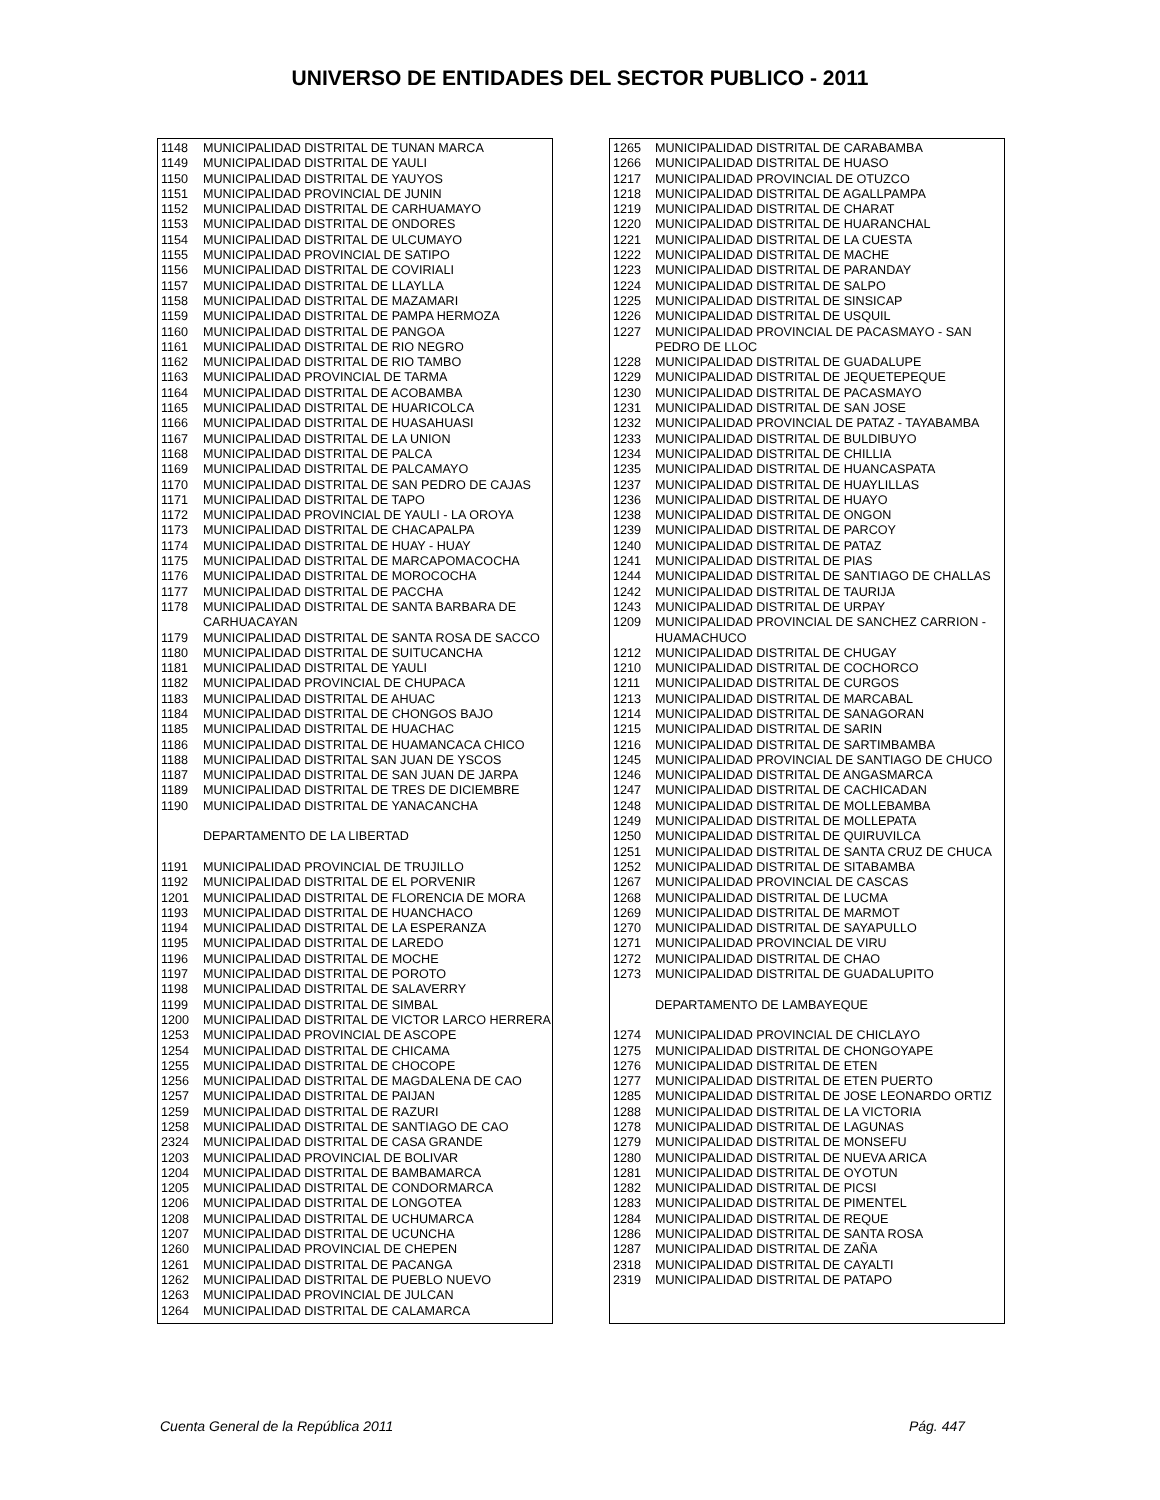UNIVERSO DE ENTIDADES DEL SECTOR PUBLICO - 2011
| 1148 | MUNICIPALIDAD DISTRITAL DE TUNAN MARCA |
| 1149 | MUNICIPALIDAD DISTRITAL DE YAULI |
| 1150 | MUNICIPALIDAD DISTRITAL DE YAUYOS |
| 1151 | MUNICIPALIDAD PROVINCIAL DE JUNIN |
| 1152 | MUNICIPALIDAD DISTRITAL DE CARHUAMAYO |
| 1153 | MUNICIPALIDAD DISTRITAL DE ONDORES |
| 1154 | MUNICIPALIDAD DISTRITAL DE ULCUMAYO |
| 1155 | MUNICIPALIDAD PROVINCIAL DE SATIPO |
| 1156 | MUNICIPALIDAD DISTRITAL DE COVIRIALI |
| 1157 | MUNICIPALIDAD DISTRITAL DE LLAYLLA |
| 1158 | MUNICIPALIDAD DISTRITAL DE MAZAMARI |
| 1159 | MUNICIPALIDAD DISTRITAL DE PAMPA HERMOZA |
| 1160 | MUNICIPALIDAD DISTRITAL DE PANGOA |
| 1161 | MUNICIPALIDAD DISTRITAL DE RIO NEGRO |
| 1162 | MUNICIPALIDAD DISTRITAL DE RIO TAMBO |
| 1163 | MUNICIPALIDAD PROVINCIAL DE TARMA |
| 1164 | MUNICIPALIDAD DISTRITAL DE ACOBAMBA |
| 1165 | MUNICIPALIDAD DISTRITAL DE HUARICOLCA |
| 1166 | MUNICIPALIDAD DISTRITAL DE HUASAHUASI |
| 1167 | MUNICIPALIDAD DISTRITAL DE LA UNION |
| 1168 | MUNICIPALIDAD DISTRITAL DE PALCA |
| 1169 | MUNICIPALIDAD DISTRITAL DE PALCAMAYO |
| 1170 | MUNICIPALIDAD DISTRITAL DE SAN PEDRO DE CAJAS |
| 1171 | MUNICIPALIDAD DISTRITAL DE TAPO |
| 1172 | MUNICIPALIDAD PROVINCIAL DE YAULI - LA OROYA |
| 1173 | MUNICIPALIDAD DISTRITAL DE CHACAPALPA |
| 1174 | MUNICIPALIDAD DISTRITAL DE HUAY - HUAY |
| 1175 | MUNICIPALIDAD DISTRITAL DE MARCAPOMACOCHA |
| 1176 | MUNICIPALIDAD DISTRITAL DE MOROCOCHA |
| 1177 | MUNICIPALIDAD DISTRITAL DE PACCHA |
| 1178 | MUNICIPALIDAD DISTRITAL DE SANTA BARBARA DE CARHUACAYAN |
| 1179 | MUNICIPALIDAD DISTRITAL DE SANTA ROSA DE SACCO |
| 1180 | MUNICIPALIDAD DISTRITAL DE SUITUCANCHA |
| 1181 | MUNICIPALIDAD DISTRITAL DE YAULI |
| 1182 | MUNICIPALIDAD PROVINCIAL DE CHUPACA |
| 1183 | MUNICIPALIDAD DISTRITAL DE AHUAC |
| 1184 | MUNICIPALIDAD DISTRITAL DE CHONGOS BAJO |
| 1185 | MUNICIPALIDAD DISTRITAL DE HUACHAC |
| 1186 | MUNICIPALIDAD DISTRITAL DE HUAMANCACA CHICO |
| 1188 | MUNICIPALIDAD DISTRITAL SAN JUAN DE YSCOS |
| 1187 | MUNICIPALIDAD DISTRITAL DE SAN JUAN DE JARPA |
| 1189 | MUNICIPALIDAD DISTRITAL DE TRES DE DICIEMBRE |
| 1190 | MUNICIPALIDAD DISTRITAL DE YANACANCHA |
| | DEPARTAMENTO DE LA LIBERTAD |
| 1191 | MUNICIPALIDAD PROVINCIAL DE TRUJILLO |
| 1192 | MUNICIPALIDAD DISTRITAL DE EL PORVENIR |
| 1201 | MUNICIPALIDAD DISTRITAL DE FLORENCIA DE MORA |
| 1193 | MUNICIPALIDAD DISTRITAL DE HUANCHACO |
| 1194 | MUNICIPALIDAD DISTRITAL DE LA ESPERANZA |
| 1195 | MUNICIPALIDAD DISTRITAL DE LAREDO |
| 1196 | MUNICIPALIDAD DISTRITAL DE MOCHE |
| 1197 | MUNICIPALIDAD DISTRITAL DE POROTO |
| 1198 | MUNICIPALIDAD DISTRITAL DE SALAVERRY |
| 1199 | MUNICIPALIDAD DISTRITAL DE SIMBAL |
| 1200 | MUNICIPALIDAD DISTRITAL DE VICTOR LARCO HERRERA |
| 1253 | MUNICIPALIDAD PROVINCIAL DE ASCOPE |
| 1254 | MUNICIPALIDAD DISTRITAL DE CHICAMA |
| 1255 | MUNICIPALIDAD DISTRITAL DE CHOCOPE |
| 1256 | MUNICIPALIDAD DISTRITAL DE MAGDALENA DE CAO |
| 1257 | MUNICIPALIDAD DISTRITAL DE PAIJAN |
| 1259 | MUNICIPALIDAD DISTRITAL DE RAZURI |
| 1258 | MUNICIPALIDAD DISTRITAL DE SANTIAGO DE CAO |
| 2324 | MUNICIPALIDAD DISTRITAL DE CASA GRANDE |
| 1203 | MUNICIPALIDAD PROVINCIAL DE BOLIVAR |
| 1204 | MUNICIPALIDAD DISTRITAL DE BAMBAMARCA |
| 1205 | MUNICIPALIDAD DISTRITAL DE CONDORMARCA |
| 1206 | MUNICIPALIDAD DISTRITAL DE LONGOTEA |
| 1208 | MUNICIPALIDAD DISTRITAL DE UCHUMARCA |
| 1207 | MUNICIPALIDAD DISTRITAL DE UCUNCHA |
| 1260 | MUNICIPALIDAD PROVINCIAL DE CHEPEN |
| 1261 | MUNICIPALIDAD DISTRITAL DE PACANGA |
| 1262 | MUNICIPALIDAD DISTRITAL DE PUEBLO NUEVO |
| 1263 | MUNICIPALIDAD PROVINCIAL DE JULCAN |
| 1264 | MUNICIPALIDAD DISTRITAL DE CALAMARCA |
| 1265 | MUNICIPALIDAD DISTRITAL DE CARABAMBA |
| 1266 | MUNICIPALIDAD DISTRITAL DE HUASO |
| 1217 | MUNICIPALIDAD PROVINCIAL DE OTUZCO |
| 1218 | MUNICIPALIDAD DISTRITAL DE AGALLPAMPA |
| 1219 | MUNICIPALIDAD DISTRITAL DE CHARAT |
| 1220 | MUNICIPALIDAD DISTRITAL DE HUARANCHAL |
| 1221 | MUNICIPALIDAD DISTRITAL DE LA CUESTA |
| 1222 | MUNICIPALIDAD DISTRITAL DE MACHE |
| 1223 | MUNICIPALIDAD DISTRITAL DE PARANDAY |
| 1224 | MUNICIPALIDAD DISTRITAL DE SALPO |
| 1225 | MUNICIPALIDAD DISTRITAL DE SINSICAP |
| 1226 | MUNICIPALIDAD DISTRITAL DE USQUIL |
| 1227 | MUNICIPALIDAD PROVINCIAL DE PACASMAYO - SAN PEDRO DE LLOC |
| 1228 | MUNICIPALIDAD DISTRITAL DE GUADALUPE |
| 1229 | MUNICIPALIDAD DISTRITAL DE JEQUETEPEQUE |
| 1230 | MUNICIPALIDAD DISTRITAL DE PACASMAYO |
| 1231 | MUNICIPALIDAD DISTRITAL DE SAN JOSE |
| 1232 | MUNICIPALIDAD PROVINCIAL DE PATAZ - TAYABAMBA |
| 1233 | MUNICIPALIDAD DISTRITAL DE BULDIBUYO |
| 1234 | MUNICIPALIDAD DISTRITAL DE CHILLIA |
| 1235 | MUNICIPALIDAD DISTRITAL DE HUANCASPATA |
| 1237 | MUNICIPALIDAD DISTRITAL DE HUAYLILLAS |
| 1236 | MUNICIPALIDAD DISTRITAL DE HUAYO |
| 1238 | MUNICIPALIDAD DISTRITAL DE ONGON |
| 1239 | MUNICIPALIDAD DISTRITAL DE PARCOY |
| 1240 | MUNICIPALIDAD DISTRITAL DE PATAZ |
| 1241 | MUNICIPALIDAD DISTRITAL DE PIAS |
| 1244 | MUNICIPALIDAD DISTRITAL DE SANTIAGO DE CHALLAS |
| 1242 | MUNICIPALIDAD DISTRITAL DE TAURIJA |
| 1243 | MUNICIPALIDAD DISTRITAL DE URPAY |
| 1209 | MUNICIPALIDAD PROVINCIAL DE SANCHEZ CARRION - HUAMACHUCO |
| 1212 | MUNICIPALIDAD DISTRITAL DE CHUGAY |
| 1210 | MUNICIPALIDAD DISTRITAL DE COCHORCO |
| 1211 | MUNICIPALIDAD DISTRITAL DE CURGOS |
| 1213 | MUNICIPALIDAD DISTRITAL DE MARCABAL |
| 1214 | MUNICIPALIDAD DISTRITAL DE SANAGORAN |
| 1215 | MUNICIPALIDAD DISTRITAL DE SARIN |
| 1216 | MUNICIPALIDAD DISTRITAL DE SARTIMBAMBA |
| 1245 | MUNICIPALIDAD PROVINCIAL DE SANTIAGO DE CHUCO |
| 1246 | MUNICIPALIDAD DISTRITAL DE ANGASMARCA |
| 1247 | MUNICIPALIDAD DISTRITAL DE CACHICADAN |
| 1248 | MUNICIPALIDAD DISTRITAL DE MOLLEBAMBA |
| 1249 | MUNICIPALIDAD DISTRITAL DE MOLLEPATA |
| 1250 | MUNICIPALIDAD DISTRITAL DE QUIRUVILCA |
| 1251 | MUNICIPALIDAD DISTRITAL DE SANTA CRUZ DE CHUCA |
| 1252 | MUNICIPALIDAD DISTRITAL DE SITABAMBA |
| 1267 | MUNICIPALIDAD PROVINCIAL DE CASCAS |
| 1268 | MUNICIPALIDAD DISTRITAL DE LUCMA |
| 1269 | MUNICIPALIDAD DISTRITAL DE MARMOT |
| 1270 | MUNICIPALIDAD DISTRITAL DE SAYAPULLO |
| 1271 | MUNICIPALIDAD PROVINCIAL DE VIRU |
| 1272 | MUNICIPALIDAD DISTRITAL DE CHAO |
| 1273 | MUNICIPALIDAD DISTRITAL DE GUADALUPITO |
| | DEPARTAMENTO DE LAMBAYEQUE |
| 1274 | MUNICIPALIDAD PROVINCIAL DE CHICLAYO |
| 1275 | MUNICIPALIDAD DISTRITAL DE CHONGOYAPE |
| 1276 | MUNICIPALIDAD DISTRITAL DE ETEN |
| 1277 | MUNICIPALIDAD DISTRITAL DE ETEN PUERTO |
| 1285 | MUNICIPALIDAD DISTRITAL DE JOSE LEONARDO ORTIZ |
| 1288 | MUNICIPALIDAD DISTRITAL DE LA VICTORIA |
| 1278 | MUNICIPALIDAD DISTRITAL DE LAGUNAS |
| 1279 | MUNICIPALIDAD DISTRITAL DE MONSEFU |
| 1280 | MUNICIPALIDAD DISTRITAL DE NUEVA ARICA |
| 1281 | MUNICIPALIDAD DISTRITAL DE OYOTUN |
| 1282 | MUNICIPALIDAD DISTRITAL DE PICSI |
| 1283 | MUNICIPALIDAD DISTRITAL DE PIMENTEL |
| 1284 | MUNICIPALIDAD DISTRITAL DE REQUE |
| 1286 | MUNICIPALIDAD DISTRITAL DE SANTA ROSA |
| 1287 | MUNICIPALIDAD DISTRITAL DE ZAÑA |
| 2318 | MUNICIPALIDAD DISTRITAL DE CAYALTI |
| 2319 | MUNICIPALIDAD DISTRITAL DE PATAPO |
Cuenta General de la República 2011 Pág. 447